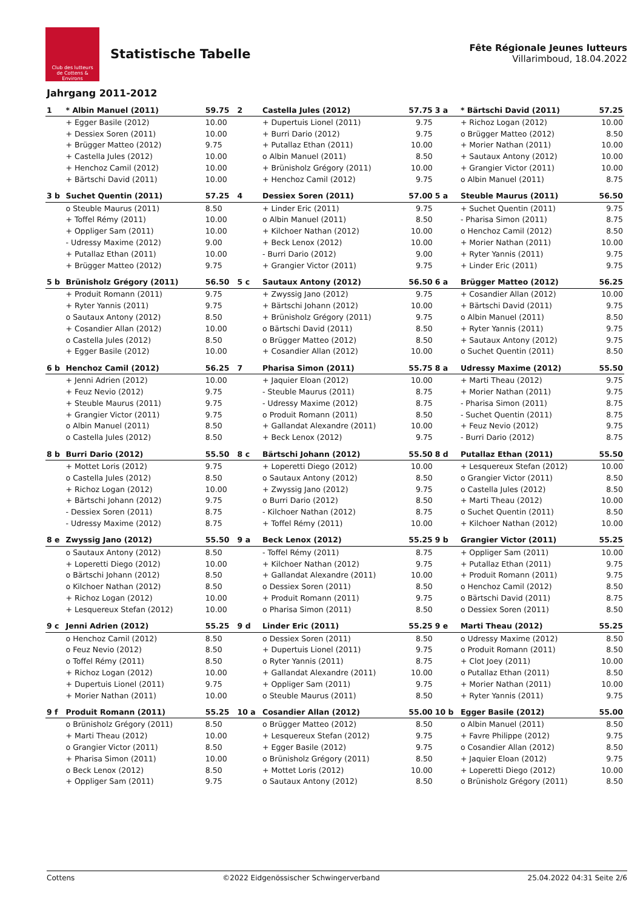Club des lutteurs
de Cottens & Environs
Statistische Tabelle
Fête Régionale Jeunes lutteurs
Villarimboud, 18.04.2022
Jahrgang 2011-2012
| 1 | * Albin Manuel (2011) | 59.75 | 2 | Castella Jules (2012) | 57.75 | 3 a | * Bärtschi David (2011) | 57.25 |
| | + Egger Basile (2012) | 10.00 | | + Dupertuis Lionel (2011) | 9.75 | | + Richoz Logan (2012) | 10.00 |
| | + Dessiex Soren (2011) | 10.00 | | + Burri Dario (2012) | 9.75 | | o Brügger Matteo (2012) | 8.50 |
| | + Brügger Matteo (2012) | 9.75 | | + Putallaz Ethan (2011) | 10.00 | | + Morier Nathan (2011) | 10.00 |
| | + Castella Jules (2012) | 10.00 | | o Albin Manuel (2011) | 8.50 | | + Sautaux Antony (2012) | 10.00 |
| | + Henchoz Camil (2012) | 10.00 | | + Brünisholz Grégory (2011) | 10.00 | | + Grangier Victor (2011) | 10.00 |
| | + Bärtschi David (2011) | 10.00 | | + Henchoz Camil (2012) | 9.75 | | o Albin Manuel (2011) | 8.75 |
| 3 b | Suchet Quentin (2011) | 57.25 | 4 | Dessiex Soren (2011) | 57.00 | 5 a | Steuble Maurus (2011) | 56.50 |
| | o Steuble Maurus (2011) | 8.50 | | + Linder Eric (2011) | 9.75 | | + Suchet Quentin (2011) | 9.75 |
| | + Toffel Rémy (2011) | 10.00 | | o Albin Manuel (2011) | 8.50 | | - Pharisa Simon (2011) | 8.75 |
| | + Oppliger Sam (2011) | 10.00 | | + Kilchoer Nathan (2012) | 10.00 | | o Henchoz Camil (2012) | 8.50 |
| | - Udressy Maxime (2012) | 9.00 | | + Beck Lenox (2012) | 10.00 | | + Morier Nathan (2011) | 10.00 |
| | + Putallaz Ethan (2011) | 10.00 | | - Burri Dario (2012) | 9.00 | | + Ryter Yannis (2011) | 9.75 |
| | + Brügger Matteo (2012) | 9.75 | | + Grangier Victor (2011) | 9.75 | | + Linder Eric (2011) | 9.75 |
| 5 b | Brünisholz Grégory (2011) | 56.50 | 5 c | Sautaux Antony (2012) | 56.50 | 6 a | Brügger Matteo (2012) | 56.25 |
| | + Produit Romann (2011) | 9.75 | | + Zwyssig Jano (2012) | 9.75 | | + Cosandier Allan (2012) | 10.00 |
| | + Ryter Yannis (2011) | 9.75 | | + Bärtschi Johann (2012) | 10.00 | | + Bärtschi David (2011) | 9.75 |
| | o Sautaux Antony (2012) | 8.50 | | + Brünisholz Grégory (2011) | 9.75 | | o Albin Manuel (2011) | 8.50 |
| | + Cosandier Allan (2012) | 10.00 | | o Bärtschi David (2011) | 8.50 | | + Ryter Yannis (2011) | 9.75 |
| | o Castella Jules (2012) | 8.50 | | o Brügger Matteo (2012) | 8.50 | | + Sautaux Antony (2012) | 9.75 |
| | + Egger Basile (2012) | 10.00 | | + Cosandier Allan (2012) | 10.00 | | o Suchet Quentin (2011) | 8.50 |
| 6 b | Henchoz Camil (2012) | 56.25 | 7 | Pharisa Simon (2011) | 55.75 | 8 a | Udressy Maxime (2012) | 55.50 |
| | + Jenni Adrien (2012) | 10.00 | | + Jaquier Eloan (2012) | 10.00 | | + Marti Theau (2012) | 9.75 |
| | + Feuz Nevio (2012) | 9.75 | | - Steuble Maurus (2011) | 8.75 | | + Morier Nathan (2011) | 9.75 |
| | + Steuble Maurus (2011) | 9.75 | | - Udressy Maxime (2012) | 8.75 | | - Pharisa Simon (2011) | 8.75 |
| | + Grangier Victor (2011) | 9.75 | | o Produit Romann (2011) | 8.50 | | - Suchet Quentin (2011) | 8.75 |
| | o Albin Manuel (2011) | 8.50 | | + Gallandat Alexandre (2011) | 10.00 | | + Feuz Nevio (2012) | 9.75 |
| | o Castella Jules (2012) | 8.50 | | + Beck Lenox (2012) | 9.75 | | - Burri Dario (2012) | 8.75 |
| 8 b | Burri Dario (2012) | 55.50 | 8 c | Bärtschi Johann (2012) | 55.50 | 8 d | Putallaz Ethan (2011) | 55.50 |
| | + Mottet Loris (2012) | 9.75 | | + Loperetti Diego (2012) | 10.00 | | + Lesquereux Stefan (2012) | 10.00 |
| | o Castella Jules (2012) | 8.50 | | o Sautaux Antony (2012) | 8.50 | | o Grangier Victor (2011) | 8.50 |
| | + Richoz Logan (2012) | 10.00 | | + Zwyssig Jano (2012) | 9.75 | | o Castella Jules (2012) | 8.50 |
| | + Bärtschi Johann (2012) | 9.75 | | o Burri Dario (2012) | 8.50 | | + Marti Theau (2012) | 10.00 |
| | - Dessiex Soren (2011) | 8.75 | | - Kilchoer Nathan (2012) | 8.75 | | o Suchet Quentin (2011) | 8.50 |
| | - Udressy Maxime (2012) | 8.75 | | + Toffel Rémy (2011) | 10.00 | | + Kilchoer Nathan (2012) | 10.00 |
| 8 e | Zwyssig Jano (2012) | 55.50 | 9 a | Beck Lenox (2012) | 55.25 | 9 b | Grangier Victor (2011) | 55.25 |
| | o Sautaux Antony (2012) | 8.50 | | - Toffel Rémy (2011) | 8.75 | | + Oppliger Sam (2011) | 10.00 |
| | + Loperetti Diego (2012) | 10.00 | | + Kilchoer Nathan (2012) | 9.75 | | + Putallaz Ethan (2011) | 9.75 |
| | o Bärtschi Johann (2012) | 8.50 | | + Gallandat Alexandre (2011) | 10.00 | | + Produit Romann (2011) | 9.75 |
| | o Kilchoer Nathan (2012) | 8.50 | | o Dessiex Soren (2011) | 8.50 | | o Henchoz Camil (2012) | 8.50 |
| | + Richoz Logan (2012) | 10.00 | | + Produit Romann (2011) | 9.75 | | o Bärtschi David (2011) | 8.75 |
| | + Lesquereux Stefan (2012) | 10.00 | | o Pharisa Simon (2011) | 8.50 | | o Dessiex Soren (2011) | 8.50 |
| 9 c | Jenni Adrien (2012) | 55.25 | 9 d | Linder Eric (2011) | 55.25 | 9 e | Marti Theau (2012) | 55.25 |
| | o Henchoz Camil (2012) | 8.50 | | o Dessiex Soren (2011) | 8.50 | | o Udressy Maxime (2012) | 8.50 |
| | o Feuz Nevio (2012) | 8.50 | | + Dupertuis Lionel (2011) | 9.75 | | o Produit Romann (2011) | 8.50 |
| | o Toffel Rémy (2011) | 8.50 | | o Ryter Yannis (2011) | 8.75 | | + Clot Joey (2011) | 10.00 |
| | + Richoz Logan (2012) | 10.00 | | + Gallandat Alexandre (2011) | 10.00 | | o Putallaz Ethan (2011) | 8.50 |
| | + Dupertuis Lionel (2011) | 9.75 | | + Oppliger Sam (2011) | 9.75 | | + Morier Nathan (2011) | 10.00 |
| | + Morier Nathan (2011) | 10.00 | | o Steuble Maurus (2011) | 8.50 | | + Ryter Yannis (2011) | 9.75 |
| 9 f | Produit Romann (2011) | 55.25 | 10 a | Cosandier Allan (2012) | 55.00 | 10 b | Egger Basile (2012) | 55.00 |
| | o Brünisholz Grégory (2011) | 8.50 | | o Brügger Matteo (2012) | 8.50 | | o Albin Manuel (2011) | 8.50 |
| | + Marti Theau (2012) | 10.00 | | + Lesquereux Stefan (2012) | 9.75 | | + Favre Philippe (2012) | 9.75 |
| | o Grangier Victor (2011) | 8.50 | | + Egger Basile (2012) | 9.75 | | o Cosandier Allan (2012) | 8.50 |
| | + Pharisa Simon (2011) | 10.00 | | o Brünisholz Grégory (2011) | 8.50 | | + Jaquier Eloan (2012) | 9.75 |
| | o Beck Lenox (2012) | 8.50 | | + Mottet Loris (2012) | 10.00 | | + Loperetti Diego (2012) | 10.00 |
| | + Oppliger Sam (2011) | 9.75 | | o Sautaux Antony (2012) | 8.50 | | o Brünisholz Grégory (2011) | 8.50 |
Cottens ©2022 Eidgenössischer Schwingerverband 25.04.2022 04:31 Seite 2/6